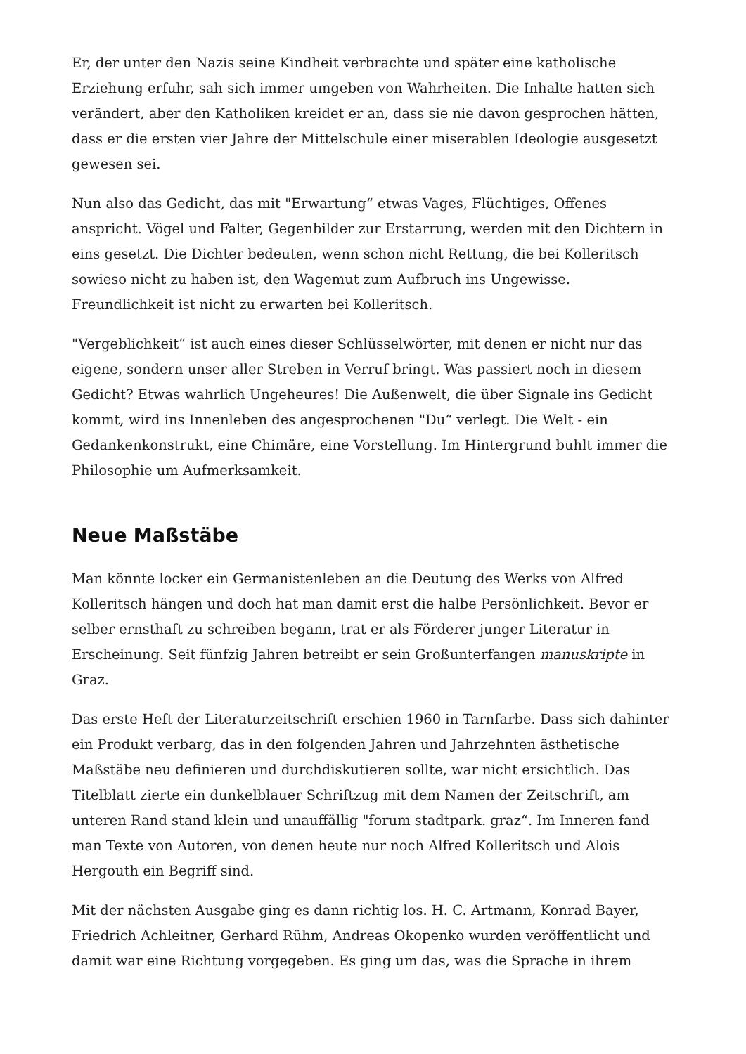Er, der unter den Nazis seine Kindheit verbrachte und später eine katholische Erziehung erfuhr, sah sich immer umgeben von Wahrheiten. Die Inhalte hatten sich verändert, aber den Katholiken kreidet er an, dass sie nie davon gesprochen hätten, dass er die ersten vier Jahre der Mittelschule einer miserablen Ideologie ausgesetzt gewesen sei.
Nun also das Gedicht, das mit "Erwartung“ etwas Vages, Flüchtiges, Offenes anspricht. Vögel und Falter, Gegenbilder zur Erstarrung, werden mit den Dichtern in eins gesetzt. Die Dichter bedeuten, wenn schon nicht Rettung, die bei Kolleritsch sowieso nicht zu haben ist, den Wagemut zum Aufbruch ins Ungewisse. Freundlichkeit ist nicht zu erwarten bei Kolleritsch.
"Vergeblichkeit“ ist auch eines dieser Schlüsselwörter, mit denen er nicht nur das eigene, sondern unser aller Streben in Verruf bringt. Was passiert noch in diesem Gedicht? Etwas wahrlich Ungeheures! Die Außenwelt, die über Signale ins Gedicht kommt, wird ins Innenleben des angesprochenen "Du“ verlegt. Die Welt - ein Gedankenkonstrukt, eine Chimäre, eine Vorstellung. Im Hintergrund buhlt immer die Philosophie um Aufmerksamkeit.
Neue Maßstäbe
Man könnte locker ein Germanistenleben an die Deutung des Werks von Alfred Kolleritsch hängen und doch hat man damit erst die halbe Persönlichkeit. Bevor er selber ernsthaft zu schreiben begann, trat er als Förderer junger Literatur in Erscheinung. Seit fünfzig Jahren betreibt er sein Großunterfangen manuskripte in Graz.
Das erste Heft der Literaturzeitschrift erschien 1960 in Tarnfarbe. Dass sich dahinter ein Produkt verbarg, das in den folgenden Jahren und Jahrzehnten ästhetische Maßstäbe neu definieren und durchdiskutieren sollte, war nicht ersichtlich. Das Titelblatt zierte ein dunkelblauer Schriftzug mit dem Namen der Zeitschrift, am unteren Rand stand klein und unauffällig "forum stadtpark. graz“. Im Inneren fand man Texte von Autoren, von denen heute nur noch Alfred Kolleritsch und Alois Hergouth ein Begriff sind.
Mit der nächsten Ausgabe ging es dann richtig los. H. C. Artmann, Konrad Bayer, Friedrich Achleitner, Gerhard Rühm, Andreas Okopenko wurden veröffentlicht und damit war eine Richtung vorgegeben. Es ging um das, was die Sprache in ihrem